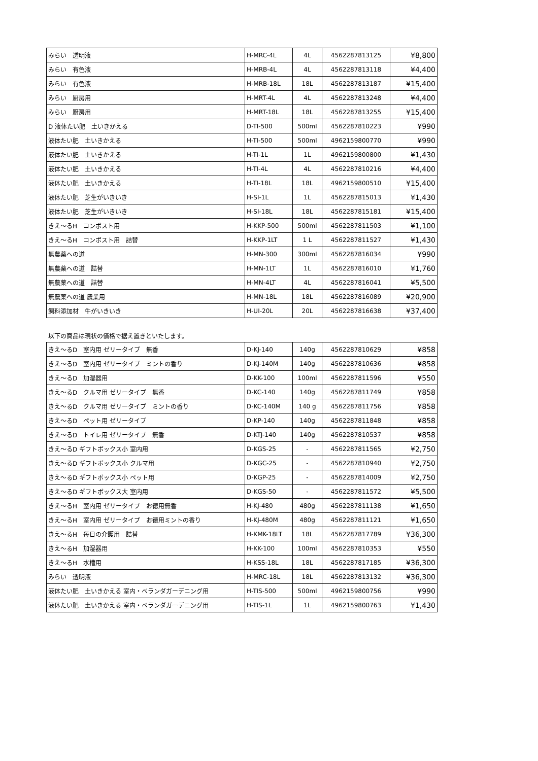| みらい 透明液 | H-MRC-4L | 4L | 4562287813125 | ¥8,800 |
| みらい 有色液 | H-MRB-4L | 4L | 4562287813118 | ¥4,400 |
| みらい 有色液 | H-MRB-18L | 18L | 4562287813187 | ¥15,400 |
| みらい 厨房用 | H-MRT-4L | 4L | 4562287813248 | ¥4,400 |
| みらい 厨房用 | H-MRT-18L | 18L | 4562287813255 | ¥15,400 |
| D 液体たい肥 土いきかえる | D-TI-500 | 500ml | 4562287810223 | ¥990 |
| 液体たい肥 土いきかえる | H-TI-500 | 500ml | 4962159800770 | ¥990 |
| 液体たい肥 土いきかえる | H-TI-1L | 1L | 4962159800800 | ¥1,430 |
| 液体たい肥 土いきかえる | H-TI-4L | 4L | 4562287810216 | ¥4,400 |
| 液体たい肥 土いきかえる | H-TI-18L | 18L | 4962159800510 | ¥15,400 |
| 液体たい肥 芝生がいきいき | H-SI-1L | 1L | 4562287815013 | ¥1,430 |
| 液体たい肥 芝生がいきいき | H-SI-18L | 18L | 4562287815181 | ¥15,400 |
| きえ～るH コンポスト用 | H-KKP-500 | 500ml | 4562287811503 | ¥1,100 |
| きえ～るH コンポスト用 詰替 | H-KKP-1LT | 1 L | 4562287811527 | ¥1,430 |
| 無農薬への道 | H-MN-300 | 300ml | 4562287816034 | ¥990 |
| 無農薬への道 詰替 | H-MN-1LT | 1L | 4562287816010 | ¥1,760 |
| 無農薬への道 詰替 | H-MN-4LT | 4L | 4562287816041 | ¥5,500 |
| 無農薬への道 農業用 | H-MN-18L | 18L | 4562287816089 | ¥20,900 |
| 飼料添加材 牛がいきいき | H-UI-20L | 20L | 4562287816638 | ¥37,400 |
以下の商品は現状の価格で据え置きといたします。
| きえ～るD 室内用 ゼリータイプ 無香 | D-KJ-140 | 140g | 4562287810629 | ¥858 |
| きえ～るD 室内用 ゼリータイプ ミントの香り | D-KJ-140M | 140g | 4562287810636 | ¥858 |
| きえ～るD 加湿器用 | D-KK-100 | 100ml | 4562287811596 | ¥550 |
| きえ～るD クルマ用 ゼリータイプ 無香 | D-KC-140 | 140g | 4562287811749 | ¥858 |
| きえ～るD クルマ用 ゼリータイプ ミントの香り | D-KC-140M | 140 g | 4562287811756 | ¥858 |
| きえ～るD ペット用 ゼリータイプ | D-KP-140 | 140g | 4562287811848 | ¥858 |
| きえ～るD トイレ用 ゼリータイプ 無香 | D-KTJ-140 | 140g | 4562287810537 | ¥858 |
| きえ～るD ギフトボックス小 室内用 | D-KGS-25 | - | 4562287811565 | ¥2,750 |
| きえ～るD ギフトボックス小 クルマ用 | D-KGC-25 | - | 4562287810940 | ¥2,750 |
| きえ～るD ギフトボックス小 ペット用 | D-KGP-25 | - | 4562287814009 | ¥2,750 |
| きえ～るD ギフトボックス大 室内用 | D-KGS-50 | - | 4562287811572 | ¥5,500 |
| きえ～るH 室内用 ゼリータイプ お徳用無香 | H-KJ-480 | 480g | 4562287811138 | ¥1,650 |
| きえ～るH 室内用 ゼリータイプ お徳用ミントの香り | H-KJ-480M | 480g | 4562287811121 | ¥1,650 |
| きえ～るH 毎日の介護用 詰替 | H-KMK-18LT | 18L | 4562287817789 | ¥36,300 |
| きえ～るH 加湿器用 | H-KK-100 | 100ml | 4562287810353 | ¥550 |
| きえ～るH 水槽用 | H-KSS-18L | 18L | 4562287817185 | ¥36,300 |
| みらい 透明液 | H-MRC-18L | 18L | 4562287813132 | ¥36,300 |
| 液体たい肥 土いきかえる 室内・ベランダガーデニング用 | H-TIS-500 | 500ml | 4962159800756 | ¥990 |
| 液体たい肥 土いきかえる 室内・ベランダガーデニング用 | H-TIS-1L | 1L | 4962159800763 | ¥1,430 |